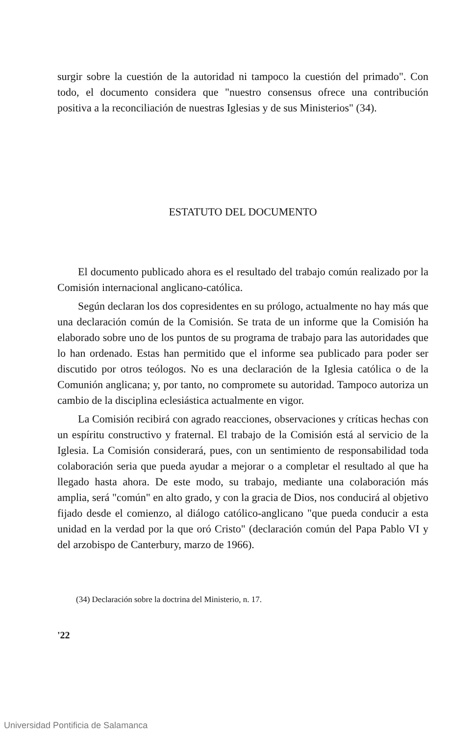surgir sobre la cuestión de la autoridad ni tampoco la cuestión del primado". Con todo, el documento considera que "nuestro consensus ofrece una contribución positiva a la reconciliación de nuestras Iglesias y de sus Ministerios" (34).
ESTATUTO DEL DOCUMENTO
El documento publicado ahora es el resultado del trabajo común realizado por la Comisión internacional anglicano-católica.
Según declaran los dos copresidentes en su prólogo, actualmente no hay más que una declaración común de la Comisión. Se trata de un informe que la Comisión ha elaborado sobre uno de los puntos de su programa de trabajo para las autoridades que lo han ordenado. Estas han permitido que el informe sea publicado para poder ser discutido por otros teólogos. No es una declaración de la Iglesia católica o de la Comunión anglicana; y, por tanto, no compromete su autoridad. Tampoco autoriza un cambio de la disciplina eclesiástica actualmente en vigor.
La Comisión recibirá con agrado reacciones, observaciones y críticas hechas con un espíritu constructivo y fraternal. El trabajo de la Comisión está al servicio de la Iglesia. La Comisión considerará, pues, con un sentimiento de responsabilidad toda colaboración seria que pueda ayudar a mejorar o a completar el resultado al que ha llegado hasta ahora. De este modo, su trabajo, mediante una colaboración más amplia, será "común" en alto grado, y con la gracia de Dios, nos conducirá al objetivo fijado desde el comienzo, al diálogo católico-anglicano "que pueda conducir a esta unidad en la verdad por la que oró Cristo" (declaración común del Papa Pablo VI y del arzobispo de Canterbury, marzo de 1966).
(34) Declaración sobre la doctrina del Ministerio, n. 17.
'22
Universidad Pontificia de Salamanca